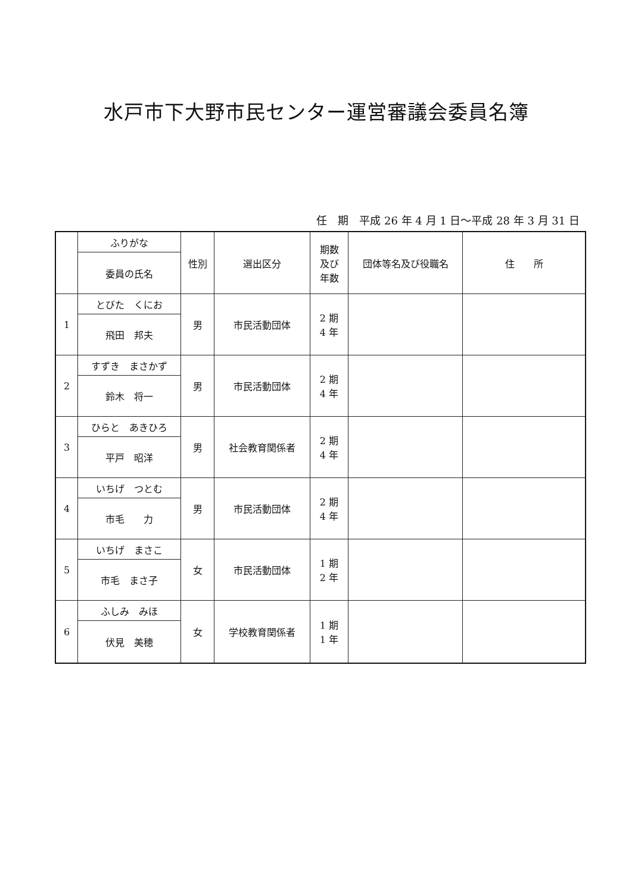水戸市下大野市民センター運営審議会委員名簿
任　期　平成 26 年 4 月 1 日～平成 28 年 3 月 31 日
| | ふりがな | 性別 | 選出区分 | 期数 及び 年数 | 団体等名及び役職名 | 住 所 |
| --- | --- | --- | --- | --- | --- | --- |
| | 委員の氏名 | | | | | |
| 1 | とびた くにお | 男 | 市民活動団体 | 2 期 4 年 | | |
| | 飛田 邦夫 | | | | | |
| 2 | すずき まさかず | 男 | 市民活動団体 | 2 期 4 年 | | |
| | 鈴木 将一 | | | | | |
| 3 | ひらと あきひろ | 男 | 社会教育関係者 | 2 期 4 年 | | |
| | 平戸 昭洋 | | | | | |
| 4 | いちげ つとむ | 男 | 市民活動団体 | 2 期 4 年 | | |
| | 市毛 力 | | | | | |
| 5 | いちげ まさこ | 女 | 市民活動団体 | 1 期 2 年 | | |
| | 市毛 まさ子 | | | | | |
| 6 | ふしみ みほ | 女 | 学校教育関係者 | 1 期 1 年 | | |
| | 伏見 美穂 | | | | | |